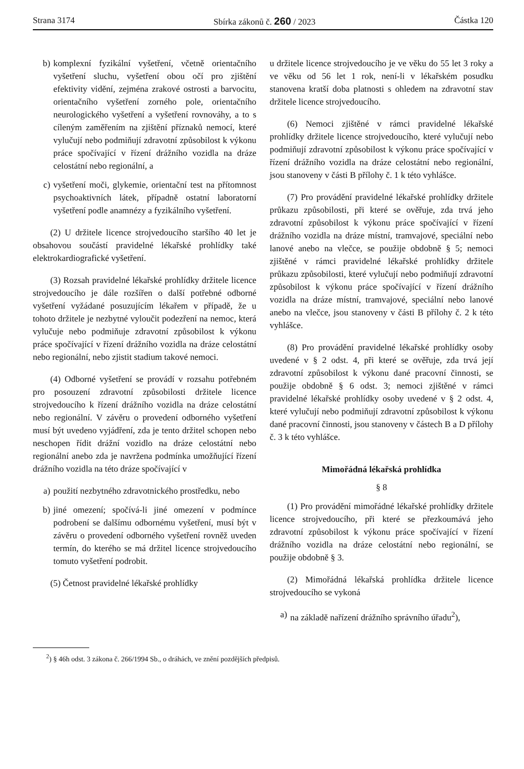Strana 3174 Sbírka zákonů č. 260 / 2023 Částka 120
b) komplexní fyzikální vyšetření, včetně orientačního vyšetření sluchu, vyšetření obou očí pro zjištění efektivity vidění, zejména zrakové ostrosti a barvocitu, orientačního vyšetření zorného pole, orientačního neurologického vyšetření a vyšetření rovnováhy, a to s cíleným zaměřením na zjištění příznaků nemocí, které vylučují nebo podmiňují zdravotní způsobilost k výkonu práce spočívající v řízení drážního vozidla na dráze celostátní nebo regionální, a
c) vyšetření moči, glykemie, orientační test na přítomnost psychoaktivních látek, případně ostatní laboratorní vyšetření podle anamnézy a fyzikálního vyšetření.
(2) U držitele licence strojvedoucího staršího 40 let je obsahovou součástí pravidelné lékařské prohlídky také elektrokardiografické vyšetření.
(3) Rozsah pravidelné lékařské prohlídky držitele licence strojvedoucího je dále rozšířen o další potřebné odborné vyšetření vyžádané posuzujícím lékařem v případě, že u tohoto držitele je nezbytné vyloučit podezření na nemoc, která vylučuje nebo podmiňuje zdravotní způsobilost k výkonu práce spočívající v řízení drážního vozidla na dráze celostátní nebo regionální, nebo zjistit stadium takové nemoci.
(4) Odborné vyšetření se provádí v rozsahu potřebném pro posouzení zdravotní způsobilosti držitele licence strojvedoucího k řízení drážního vozidla na dráze celostátní nebo regionální. V závěru o provedení odborného vyšetření musí být uvedeno vyjádření, zda je tento držitel schopen nebo neschopen řídit drážní vozidlo na dráze celostátní nebo regionální anebo zda je navržena podmínka umožňující řízení drážního vozidla na této dráze spočívající v
a) použití nezbytného zdravotnického prostředku, nebo
b) jiné omezení; spočívá-li jiné omezení v podmínce podrobení se dalšímu odbornému vyšetření, musí být v závěru o provedení odborného vyšetření rovněž uveden termín, do kterého se má držitel licence strojvedoucího tomuto vyšetření podrobit.
(5) Četnost pravidelné lékařské prohlídky
u držitele licence strojvedoucího je ve věku do 55 let 3 roky a ve věku od 56 let 1 rok, není-li v lékařském posudku stanovena kratší doba platnosti s ohledem na zdravotní stav držitele licence strojvedoucího.
(6) Nemoci zjištěné v rámci pravidelné lékařské prohlídky držitele licence strojvedoucího, které vylučují nebo podmiňují zdravotní způsobilost k výkonu práce spočívající v řízení drážního vozidla na dráze celostátní nebo regionální, jsou stanoveny v části B přílohy č. 1 k této vyhlášce.
(7) Pro provádění pravidelné lékařské prohlídky držitele průkazu způsobilosti, při které se ověřuje, zda trvá jeho zdravotní způsobilost k výkonu práce spočívající v řízení drážního vozidla na dráze místní, tramvajové, speciální nebo lanové anebo na vlečce, se použije obdobně § 5; nemoci zjištěné v rámci pravidelné lékařské prohlídky držitele průkazu způsobilosti, které vylučují nebo podmiňují zdravotní způsobilost k výkonu práce spočívající v řízení drážního vozidla na dráze místní, tramvajové, speciální nebo lanové anebo na vlečce, jsou stanoveny v části B přílohy č. 2 k této vyhlášce.
(8) Pro provádění pravidelné lékařské prohlídky osoby uvedené v § 2 odst. 4, při které se ověřuje, zda trvá její zdravotní způsobilost k výkonu dané pracovní činnosti, se použije obdobně § 6 odst. 3; nemoci zjištěné v rámci pravidelné lékařské prohlídky osoby uvedené v § 2 odst. 4, které vylučují nebo podmiňují zdravotní způsobilost k výkonu dané pracovní činnosti, jsou stanoveny v částech B a D přílohy č. 3 k této vyhlášce.
Mimořádná lékařská prohlídka
§ 8
(1) Pro provádění mimořádné lékařské prohlídky držitele licence strojvedoucího, při které se přezkoumává jeho zdravotní způsobilost k výkonu práce spočívající v řízení drážního vozidla na dráze celostátní nebo regionální, se použije obdobně § 3.
(2) Mimořádná lékařská prohlídka držitele licence strojvedoucího se vykoná
a) na základě nařízení drážního správního úřadu<sup>2</sup>),
<sup>2</sup>) § 46h odst. 3 zákona č. 266/1994 Sb., o dráhách, ve znění pozdějších předpisů.